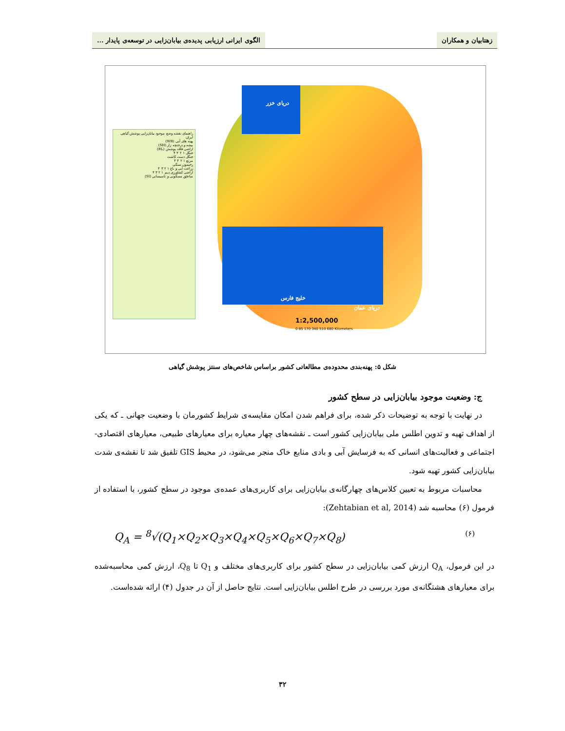زهتابیان و همکاران الگوی ایرانی ارزیابی پدیده‌ی بیابان‌زایی در توسعه‌ی پایدار ...
راهنمای نقشه وضع موجود بیابان‌زایی پوشش گیاهی ایران
پهنه های آبی (WB)
بیشه و درختچه زار (SH)
اراضی فاقد پوشش (BL)
جنگل ۱ ۲ ۳ ۴
جنگل دست کاشت
مرتع ۱ ۲ ۳ ۴
رخنمون سنگی
زراعت آبی و باغ ۱ ۲ ۳ ۴
اراضی کشاورزی دیم ۱ ۲ ۳ ۴
مناطق مسکونی و تاسیساتی (SI)
دریای خزر
خلیج فارس
دریای عمان
1:2,500,000
0 85 170 340 510 680 Kilometers
شکل ۵: پهنه‌بندی محدوده‌ی مطالعاتی کشور براساس شاخص‌های سنتز پوشش گیاهی
ج: وضعیت موجود بیابان‌زایی در سطح کشور
در نهایت با توجه به توضیحات ذکر شده، برای فراهم شدن امکان مقایسه‌ی شرایط کشورمان با وضعیت جهانی ـ که یکی از اهداف تهیه و تدوین اطلس ملی بیابان‌زایی کشور است ـ نقشه‌های چهار معیاره برای معیارهای طبیعی، معیارهای اقتصادی- اجتماعی و فعالیت‌های انسانی که به فرسایش آبی و بادی منابع خاک منجر می‌شود، در محیط GIS تلفیق شد تا نقشه‌ی شدت بیابان‌زایی کشور تهیه شود.
محاسبات مربوط به تعیین کلاس‌های چهارگانه‌ی بیابان‌زایی برای کاربری‌های عمده‌ی موجود در سطح کشور، با استفاده از فرمول (۶) محاسبه شد (Zehtabian et al, 2014):
Q<sub>A</sub> = <sup>8</sup>√(Q<sub>1</sub>×Q<sub>2</sub>×Q<sub>3</sub>×Q<sub>4</sub>×Q<sub>5</sub>×Q<sub>6</sub>×Q<sub>7</sub>×Q<sub>8</sub>) (۶)
در این فرمول، Q<sub>A</sub> ارزش کمی بیابان‌زایی در سطح کشور برای کاربری‌های مختلف و Q<sub>1</sub> تا Q<sub>8</sub>، ارزش کمی محاسبه‌شده برای معیارهای هشتگانه‌ی مورد بررسی در طرح اطلس بیابان‌زایی است. نتایج حاصل از آن در جدول (۴) ارائه شده‌است.
۳۲